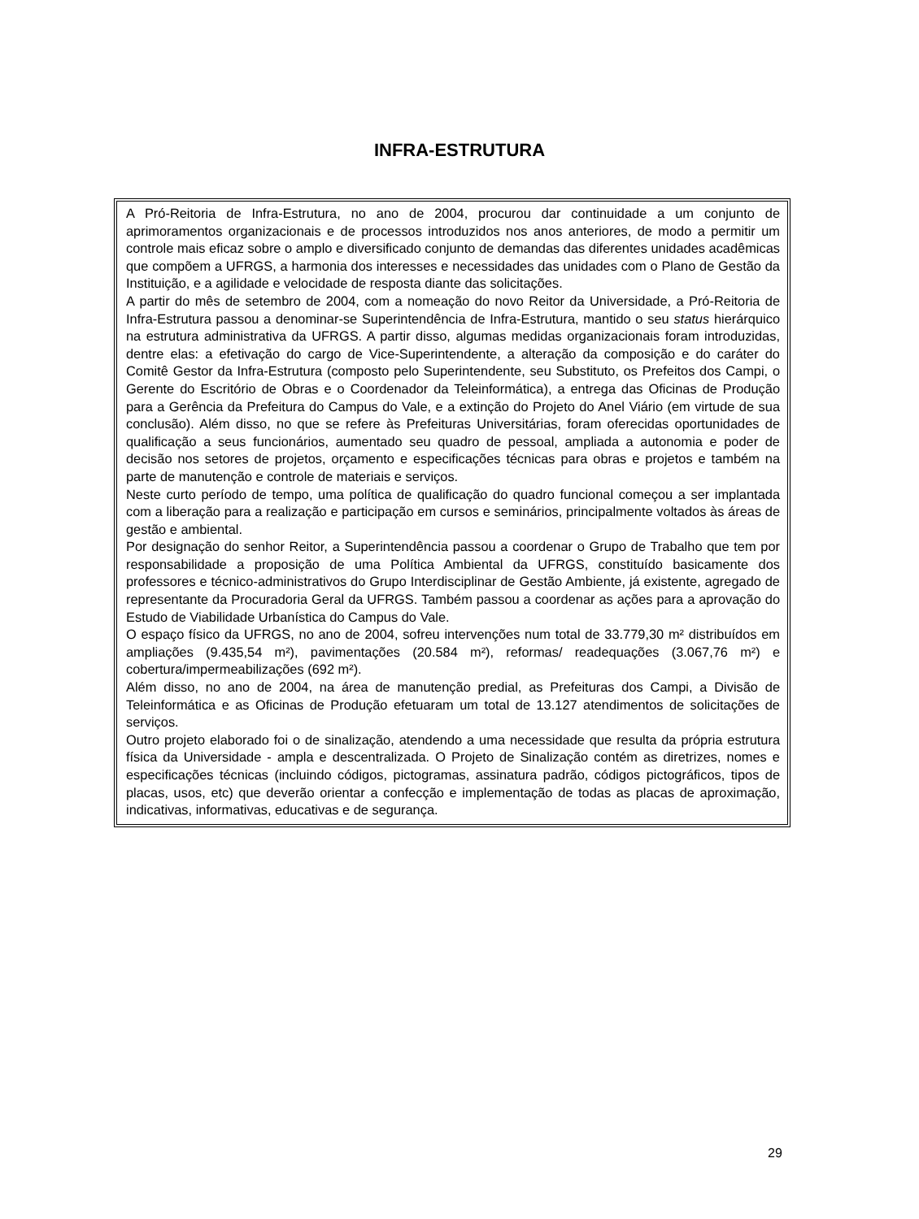INFRA-ESTRUTURA
A Pró-Reitoria de Infra-Estrutura, no ano de 2004, procurou dar continuidade a um conjunto de aprimoramentos organizacionais e de processos introduzidos nos anos anteriores, de modo a permitir um controle mais eficaz sobre o amplo e diversificado conjunto de demandas das diferentes unidades acadêmicas que compõem a UFRGS, a harmonia dos interesses e necessidades das unidades com o Plano de Gestão da Instituição, e a agilidade e velocidade de resposta diante das solicitações.
A partir do mês de setembro de 2004, com a nomeação do novo Reitor da Universidade, a Pró-Reitoria de Infra-Estrutura passou a denominar-se Superintendência de Infra-Estrutura, mantido o seu status hierárquico na estrutura administrativa da UFRGS. A partir disso, algumas medidas organizacionais foram introduzidas, dentre elas: a efetivação do cargo de Vice-Superintendente, a alteração da composição e do caráter do Comitê Gestor da Infra-Estrutura (composto pelo Superintendente, seu Substituto, os Prefeitos dos Campi, o Gerente do Escritório de Obras e o Coordenador da Teleinformática), a entrega das Oficinas de Produção para a Gerência da Prefeitura do Campus do Vale, e a extinção do Projeto do Anel Viário (em virtude de sua conclusão). Além disso, no que se refere às Prefeituras Universitárias, foram oferecidas oportunidades de qualificação a seus funcionários, aumentado seu quadro de pessoal, ampliada a autonomia e poder de decisão nos setores de projetos, orçamento e especificações técnicas para obras e projetos e também na parte de manutenção e controle de materiais e serviços.
Neste curto período de tempo, uma política de qualificação do quadro funcional começou a ser implantada com a liberação para a realização e participação em cursos e seminários, principalmente voltados às áreas de gestão e ambiental.
Por designação do senhor Reitor, a Superintendência passou a coordenar o Grupo de Trabalho que tem por responsabilidade a proposição de uma Política Ambiental da UFRGS, constituído basicamente dos professores e técnico-administrativos do Grupo Interdisciplinar de Gestão Ambiente, já existente, agregado de representante da Procuradoria Geral da UFRGS. Também passou a coordenar as ações para a aprovação do Estudo de Viabilidade Urbanística do Campus do Vale.
O espaço físico da UFRGS, no ano de 2004, sofreu intervenções num total de 33.779,30 m² distribuídos em ampliações (9.435,54 m²), pavimentações (20.584 m²), reformas/ readequações (3.067,76 m²) e cobertura/impermeabilizações (692 m²).
Além disso, no ano de 2004, na área de manutenção predial, as Prefeituras dos Campi, a Divisão de Teleinformática e as Oficinas de Produção efetuaram um total de 13.127 atendimentos de solicitações de serviços.
Outro projeto elaborado foi o de sinalização, atendendo a uma necessidade que resulta da própria estrutura física da Universidade - ampla e descentralizada. O Projeto de Sinalização contém as diretrizes, nomes e especificações técnicas (incluindo códigos, pictogramas, assinatura padrão, códigos pictográficos, tipos de placas, usos, etc) que deverão orientar a confecção e implementação de todas as placas de aproximação, indicativas, informativas, educativas e de segurança.
29